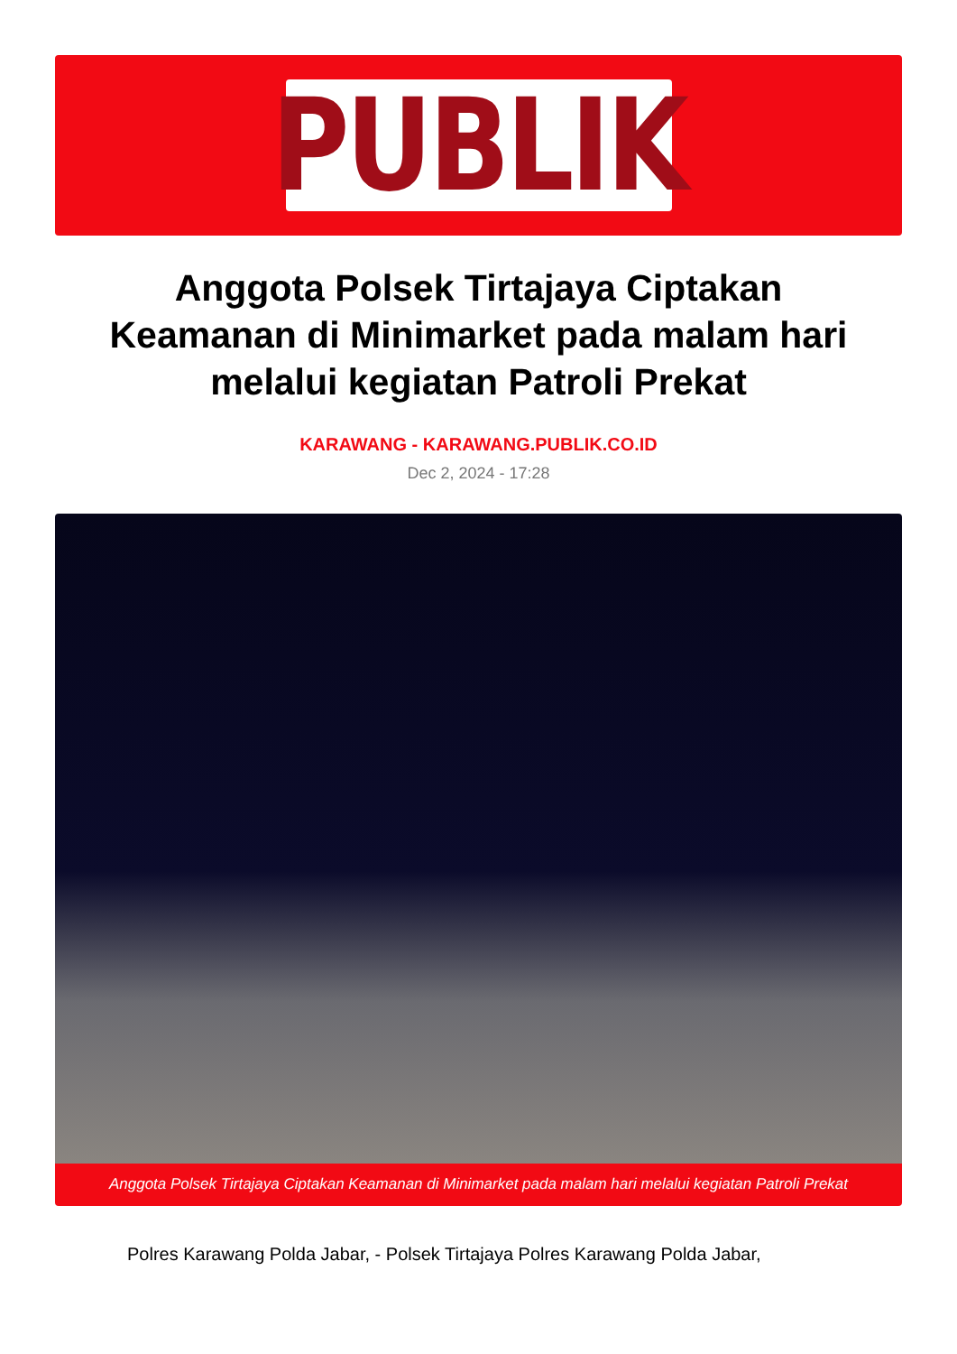PUBLIK
Anggota Polsek Tirtajaya Ciptakan Keamanan di Minimarket pada malam hari melalui kegiatan Patroli Prekat
KARAWANG - KARAWANG.PUBLIK.CO.ID
Dec 2, 2024 - 17:28
Anggota Polsek Tirtajaya Ciptakan Keamanan di Minimarket pada malam hari melalui kegiatan Patroli Prekat
Polres Karawang Polda Jabar, - Polsek Tirtajaya Polres Karawang Polda Jabar,